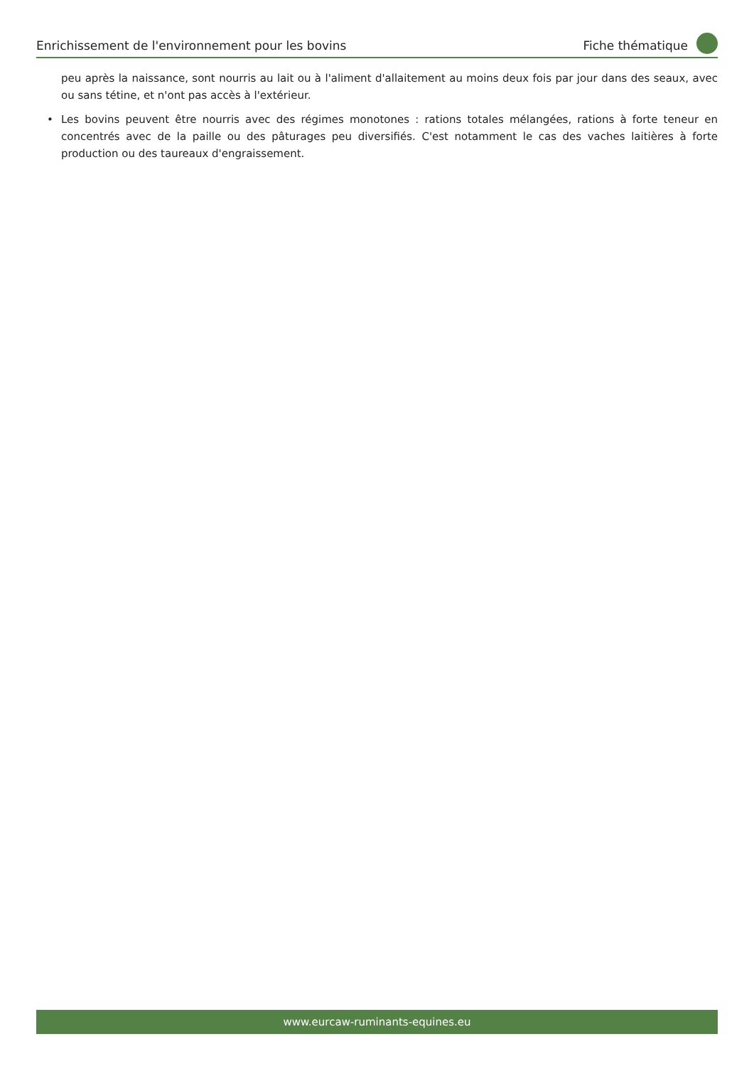Enrichissement de l'environnement pour les bovins
Fiche thématique
peu après la naissance, sont nourris au lait ou à l'aliment d'allaitement au moins deux fois par jour dans des seaux, avec ou sans tétine, et n'ont pas accès à l'extérieur.
• Les bovins peuvent être nourris avec des régimes monotones : rations totales mélangées, rations à forte teneur en concentrés avec de la paille ou des pâturages peu diversifiés. C'est notamment le cas des vaches laitières à forte production ou des taureaux d'engraissement.
www.eurcaw-ruminants-equines.eu